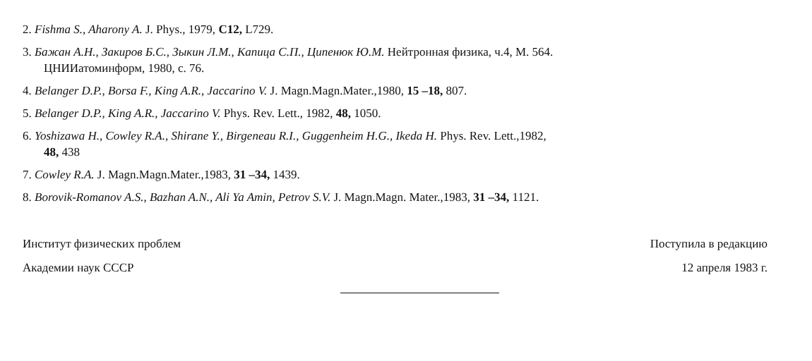2. Fishma S., Aharony A. J. Phys., 1979, C12, L729.
3. Бажан А.Н., Закиров Б.С., Зыкин Л.М., Капица С.П., Ципенюк Ю.М. Нейтронная физика, ч.4, М. 564.
ЦНИИатоминформ, 1980, с. 76.
4. Belanger D.P., Borsa F., King A.R., Jaccarino V. J. Magn.Magn.Mater.,1980, 15 –18, 807.
5. Belanger D.P., King A.R., Jaccarino V. Phys. Rev. Lett., 1982, 48, 1050.
6. Yoshizawa H., Cowley R.A., Shirane Y., Birgeneau R.I., Guggenheim H.G., Ikeda H. Phys. Rev. Lett.,1982,
48, 438
7. Cowley R.A. J. Magn.Magn.Mater.,1983, 31 –34, 1439.
8. Borovik-Romanov A.S., Bazhan A.N., Ali Ya Amin, Petrov S.V. J. Magn.Magn. Mater.,1983, 31 –34, 1121.
Институт физических проблем
Академии наук СССР
Поступила в редакцию
12 апреля 1983 г.